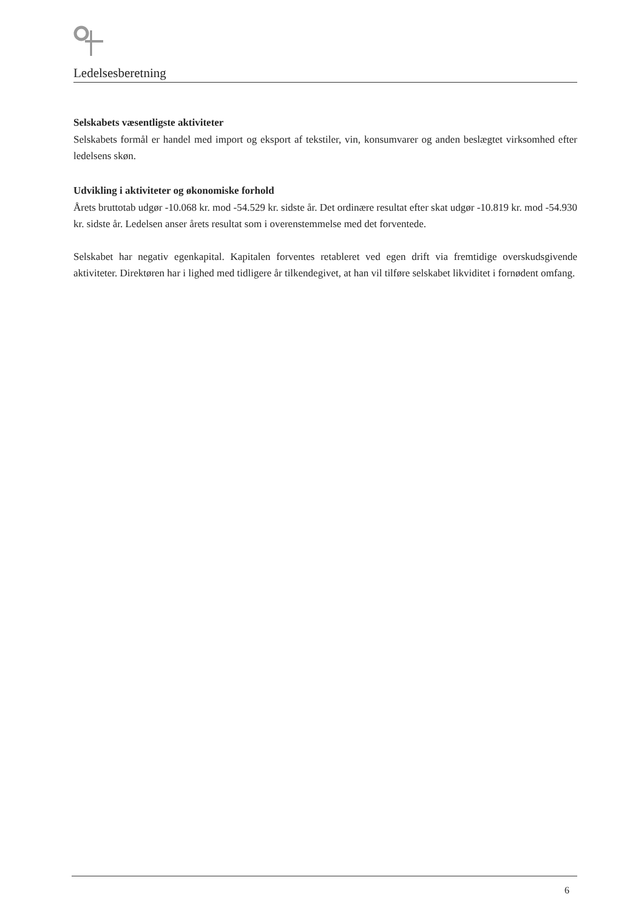Ledelsesberetning
Selskabets væsentligste aktiviteter
Selskabets formål er handel med import og eksport af tekstiler, vin, konsumvarer og anden beslægtet virksomhed efter ledelsens skøn.
Udvikling i aktiviteter og økonomiske forhold
Årets bruttotab udgør -10.068 kr. mod -54.529 kr. sidste år. Det ordinære resultat efter skat udgør -10.819 kr. mod -54.930 kr. sidste år. Ledelsen anser årets resultat som i overenstemmelse med det forventede.
Selskabet har negativ egenkapital. Kapitalen forventes retableret ved egen drift via fremtidige overskudsgivende aktiviteter. Direktøren har i lighed med tidligere år tilkendegivet, at han vil tilføre selskabet likviditet i fornødent omfang.
6